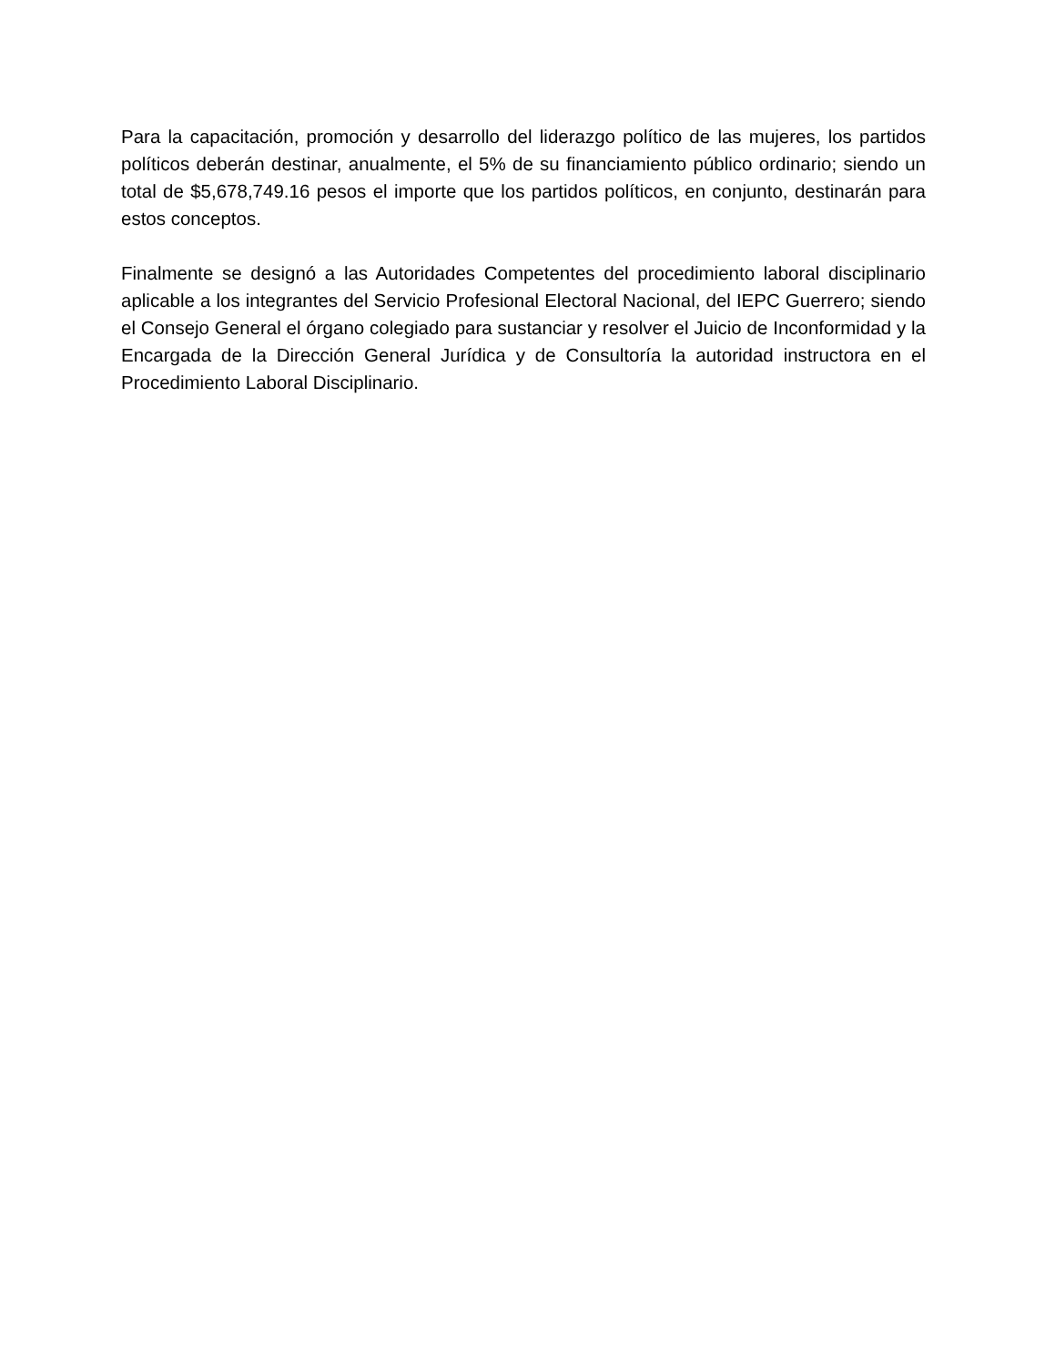Para la capacitación, promoción y desarrollo del liderazgo político de las mujeres, los partidos políticos deberán destinar, anualmente, el 5% de su financiamiento público ordinario; siendo un total de $5,678,749.16 pesos el importe que los partidos políticos, en conjunto, destinarán para estos conceptos.
Finalmente se designó a las Autoridades Competentes del procedimiento laboral disciplinario aplicable a los integrantes del Servicio Profesional Electoral Nacional, del IEPC Guerrero; siendo el Consejo General el órgano colegiado para sustanciar y resolver el Juicio de Inconformidad y la Encargada de la Dirección General Jurídica y de Consultoría la autoridad instructora en el Procedimiento Laboral Disciplinario.